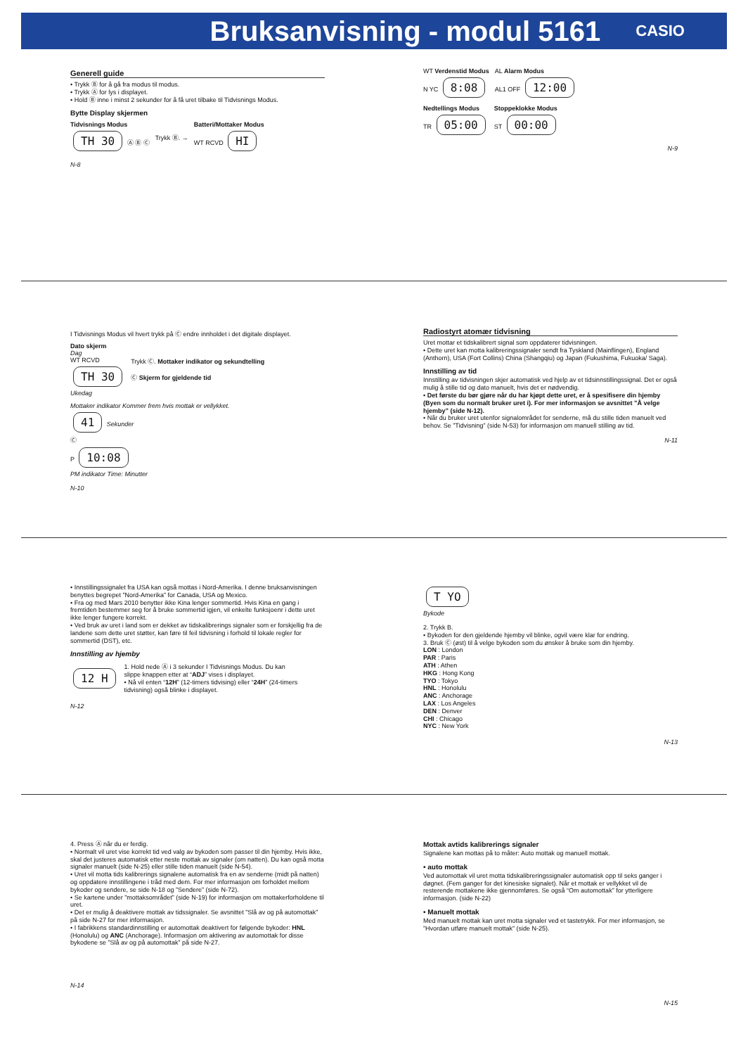Bruksanvisning - modul 5161
CASIO
Generell guide
• Trykk Ⓑ for å gå fra modus til modus.
• Trykk Ⓐ for lys i displayet.
• Hold Ⓑ inne i minst 2 sekunder for å få uret tilbake til Tidvisnings Modus.
Bytte Display skjermen
Tidvisnings Modus
TH 30 Ⓐ Ⓑ Ⓒ
Trykk Ⓑ. →
Batteri/Mottaker Modus
WT RCVD HI
N-8
WT Verdenstid Modus
N YC 8:08
AL Alarm Modus
AL1 OFF 12:00
Nedtellings Modus
TR 05:00
Stoppeklokke Modus
ST 00:00
N-9
I Tidvisnings Modus vil hvert trykk på Ⓒ endre innholdet i det digitale displayet.
Dato skjerm
Dag
WT RCVD
TH 30
Ukedag
Trykk Ⓒ. Mottaker indikator og sekundtelling
Ⓒ Skjerm for gjeldende tid
Mottaker indikator Kommer frem hvis mottak er vellykket.
41 Sekunder
Ⓒ
P 10:08
PM indikator Time: Minutter
N-10
Radiostyrt atomær tidvisning
Uret mottar et tidskalibrert signal som oppdaterer tidvisningen.
• Dette uret kan motta kalibreringssignaler sendt fra Tyskland (Mainflingen), England (Anthorn), USA (Fort Collins) China (Shangqiu) og Japan (Fukushima, Fukuoka/ Saga).
Innstilling av tid
Innstilling av tidvisningen skjer automatisk ved hjelp av et tidsinnstillingssignal. Det er også mulig å stille tid og dato manuelt, hvis det er nødvendig.
• Det første du bør gjøre når du har kjøpt dette uret, er å spesifisere din hjemby (Byen som du normalt bruker uret i). For mer informasjon se avsnittet ”Å velge hjemby” (side N-12).
• Når du bruker uret utenfor signalområdet for senderne, må du stille tiden manuelt ved behov. Se ”Tidvisning” (side N-53) for informasjon om manuell stilling av tid.
N-11
• Innstillingssignalet fra USA kan også mottas i Nord-Amerika. I denne bruksanvisningen benyttes begrepet ”Nord-Amerika” for Canada, USA og Mexico.
• Fra og med Mars 2010 benytter ikke Kina lenger sommertid. Hvis Kina en gang i fremtiden bestemmer seg for å bruke sommertid igjen, vil enkelte funksjoenr i dette uret ikke lenger fungere korrekt.
• Ved bruk av uret i land som er dekket av tidskalibrerings signaler som er forskjellig fra de landene som dette uret støtter, kan føre til feil tidvisning i forhold til lokale regler for sommertid (DST), etc.
Innstilling av hjemby
12 H
1. Hold nede Ⓐ i 3 sekunder I Tidvisnings Modus. Du kan slippe knappen etter at “ADJ” vises i displayet.
• Nå vil enten “12H” (12-timers tidvising) eller “24H” (24-timers tidvisning) også blinke i displayet.
N-12
T YO
Bykode
2. Trykk B.
• Bykoden for den gjeldende hjemby vil blinke, ogvil være klar for endring.
3. Bruk Ⓒ (øst) til å velge bykoden som du ønsker å bruke som din hjemby.
LON : London
PAR : Paris
ATH : Athen
HKG : Hong Kong
TYO : Tokyo
HNL : Honolulu
ANC : Anchorage
LAX : Los Angeles
DEN : Denver
CHI : Chicago
NYC : New York
N-13
4. Press Ⓐ når du er ferdig.
• Normalt vil uret vise korrekt tid ved valg av bykoden som passer til din hjemby. Hvis ikke, skal det justeres automatisk etter neste mottak av signaler (om natten). Du kan også motta signaler manuelt (side N-25) eller stille tiden manuelt (side N-54).
• Uret vil motta tids kalibrerings signalene automatisk fra en av senderne (midt på natten) og oppdatere innstillingene i tråd med dem. For mer informasjon om forholdet mellom bykoder og sendere, se side N-18 og ”Sendere” (side N-72).
• Se kartene under ”mottaksområdet” (side N-19) for informasjon om mottakerforholdene til uret.
• Det er mulig å deaktivere mottak av tidssignaler. Se avsnittet ”Slå av og på automottak” på side N-27 for mer informasjon.
• I fabrikkens standardinnstilling er automottak deaktivert for følgende bykoder: HNL (Honolulu) og ANC (Anchorage). Informasjon om aktivering av automottak for disse bykodene se ”Slå av og på automottak” på side N-27.
N-14
Mottak avtids kalibrerings signaler
Signalene kan mottas på to måter: Auto mottak og manuell mottak.
• auto mottak
Ved automottak vil uret motta tidskalibreringssignaler automatisk opp til seks ganger i døgnet. (Fem ganger for det kinesiske signalet). Når et mottak er vellykket vil de resterende mottakene ikke gjennomføres. Se også “Om automottak” for ytterligere informasjon. (side N-22)
• Manuelt mottak
Med manuelt mottak kan uret motta signaler ved et tastetrykk. For mer informasjon, se ”Hvordan utføre manuelt mottak” (side N-25).
N-15